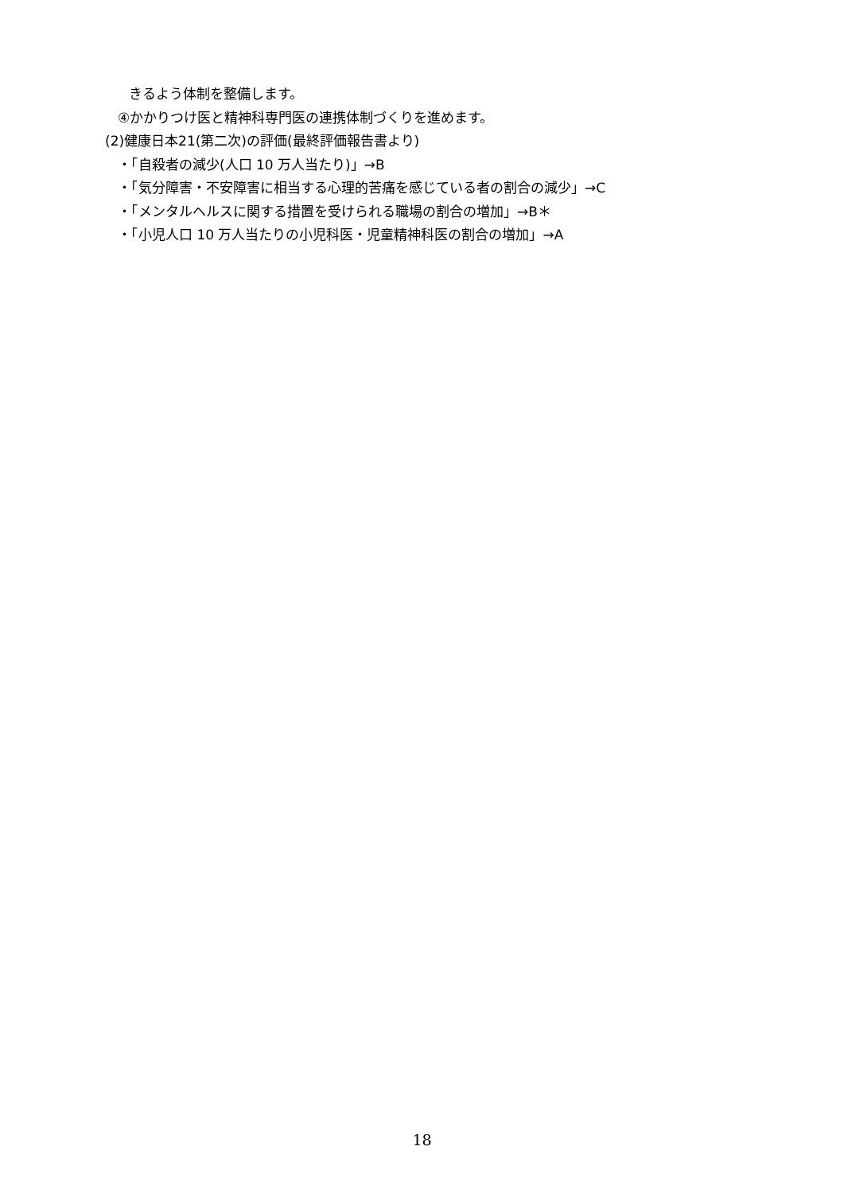きるよう体制を整備します。
④かかりつけ医と精神科専門医の連携体制づくりを進めます。
(2)健康日本21(第二次)の評価(最終評価報告書より)
・「自殺者の減少(人口 10 万人当たり)」→B
・「気分障害・不安障害に相当する心理的苦痛を感じている者の割合の減少」→C
・「メンタルヘルスに関する措置を受けられる職場の割合の増加」→B＊
・「小児人口 10 万人当たりの小児科医・児童精神科医の割合の増加」→A
18